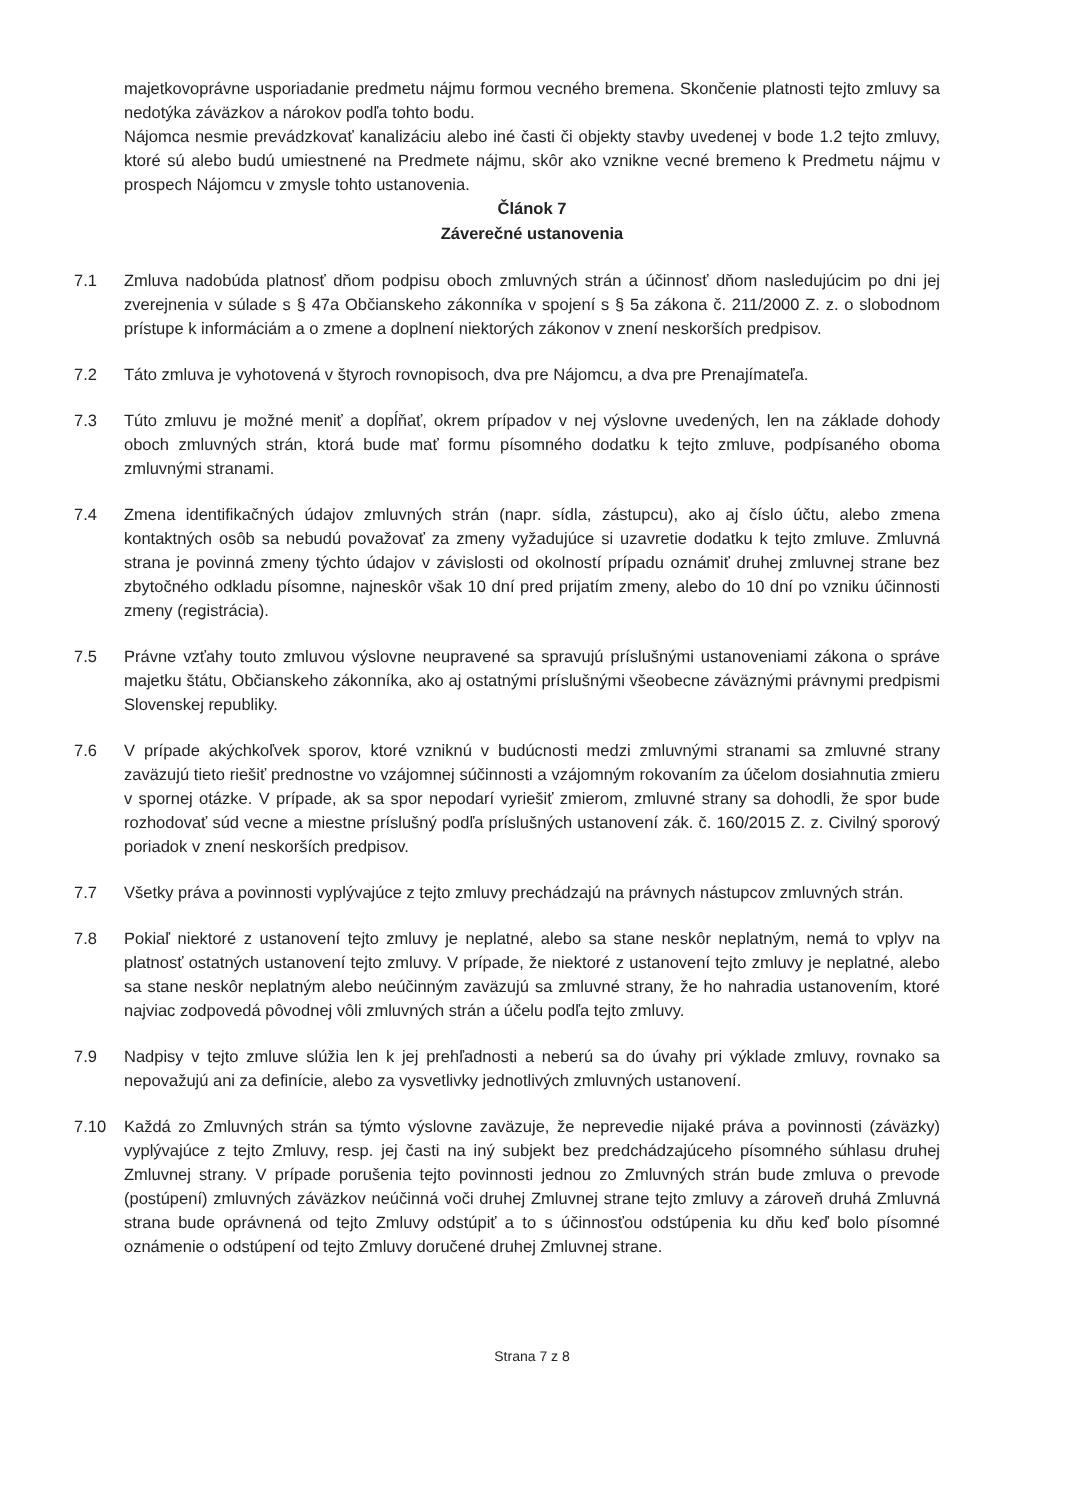majetkovoprávne usporiadanie predmetu nájmu formou vecného bremena. Skončenie platnosti tejto zmluvy sa nedotýka záväzkov a nárokov podľa tohto bodu.
Nájomca nesmie prevádzkovať kanalizáciu alebo iné časti či objekty stavby uvedenej v bode 1.2 tejto zmluvy, ktoré sú alebo budú umiestnené na Predmete nájmu, skôr ako vznikne vecné bremeno k Predmetu nájmu v prospech Nájomcu v zmysle tohto ustanovenia.
Článok 7
Záverečné ustanovenia
7.1 Zmluva nadobúda platnosť dňom podpisu oboch zmluvných strán a účinnosť dňom nasledujúcim po dni jej zverejnenia v súlade s § 47a Občianskeho zákonníka v spojení s § 5a zákona č. 211/2000 Z. z. o slobodnom prístupe k informáciám a o zmene a doplnení niektorých zákonov v znení neskorších predpisov.
7.2 Táto zmluva je vyhotovená v štyroch rovnopisoch, dva pre Nájomcu, a dva pre Prenajímateľa.
7.3 Túto zmluvu je možné meniť a dopĺňať, okrem prípadov v nej výslovne uvedených, len na základe dohody oboch zmluvných strán, ktorá bude mať formu písomného dodatku k tejto zmluve, podpísaného oboma zmluvnými stranami.
7.4 Zmena identifikačných údajov zmluvných strán (napr. sídla, zástupcu), ako aj číslo účtu, alebo zmena kontaktných osôb sa nebudú považovať za zmeny vyžadujúce si uzavretie dodatku k tejto zmluve. Zmluvná strana je povinná zmeny týchto údajov v závislosti od okolností prípadu oznámiť druhej zmluvnej strane bez zbytočného odkladu písomne, najneskôr však 10 dní pred prijatím zmeny, alebo do 10 dní po vzniku účinnosti zmeny (registrácia).
7.5 Právne vzťahy touto zmluvou výslovne neupravené sa spravujú príslušnými ustanoveniami zákona o správe majetku štátu, Občianskeho zákonníka, ako aj ostatnými príslušnými všeobecne záväznými právnymi predpismi Slovenskej republiky.
7.6 V prípade akýchkoľvek sporov, ktoré vzniknú v budúcnosti medzi zmluvnými stranami sa zmluvné strany zaväzujú tieto riešiť prednostne vo vzájomnej súčinnosti a vzájomným rokovaním za účelom dosiahnutia zmieru v spornej otázke. V prípade, ak sa spor nepodarí vyriešiť zmierom, zmluvné strany sa dohodli, že spor bude rozhodovať súd vecne a miestne príslušný podľa príslušných ustanovení zák. č. 160/2015 Z. z. Civilný sporový poriadok v znení neskorších predpisov.
7.7 Všetky práva a povinnosti vyplývajúce z tejto zmluvy prechádzajú na právnych nástupcov zmluvných strán.
7.8 Pokiaľ niektoré z ustanovení tejto zmluvy je neplatné, alebo sa stane neskôr neplatným, nemá to vplyv na platnosť ostatných ustanovení tejto zmluvy. V prípade, že niektoré z ustanovení tejto zmluvy je neplatné, alebo sa stane neskôr neplatným alebo neúčinným zaväzujú sa zmluvné strany, že ho nahradia ustanovením, ktoré najviac zodpovedá pôvodnej vôli zmluvných strán a účelu podľa tejto zmluvy.
7.9 Nadpisy v tejto zmluve slúžia len k jej prehľadnosti a neberú sa do úvahy pri výklade zmluvy, rovnako sa nepovažujú ani za definície, alebo za vysvetlivky jednotlivých zmluvných ustanovení.
7.10 Každá zo Zmluvných strán sa týmto výslovne zaväzuje, že neprevedie nijaké práva a povinnosti (záväzky) vyplývajúce z tejto Zmluvy, resp. jej časti na iný subjekt bez predchádzajúceho písomného súhlasu druhej Zmluvnej strany. V prípade porušenia tejto povinnosti jednou zo Zmluvných strán bude zmluva o prevode (postúpení) zmluvných záväzkov neúčinná voči druhej Zmluvnej strane tejto zmluvy a zároveň druhá Zmluvná strana bude oprávnená od tejto Zmluvy odstúpiť a to s účinnosťou odstúpenia ku dňu keď bolo písomné oznámenie o odstúpení od tejto Zmluvy doručené druhej Zmluvnej strane.
Strana 7 z 8